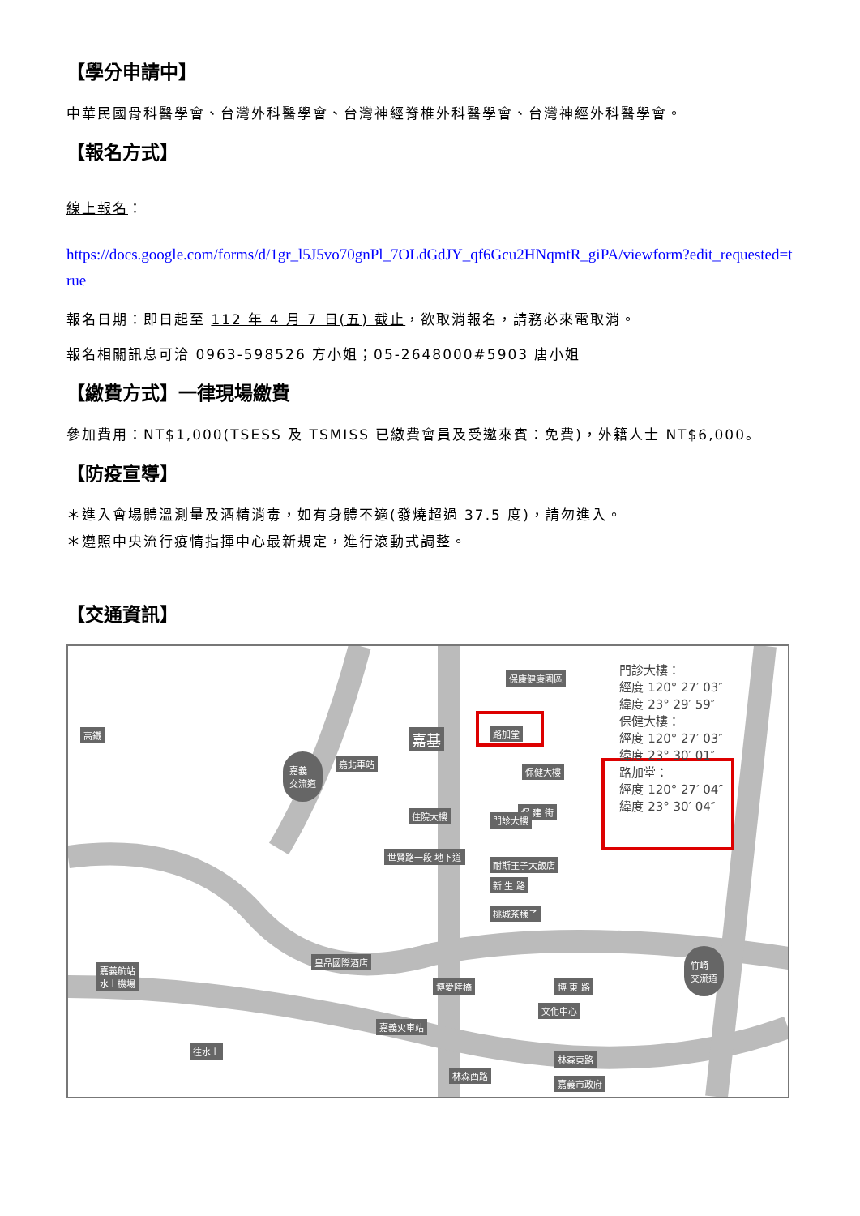【學分申請中】
中華民國骨科醫學會、台灣外科醫學會、台灣神經脊椎外科醫學會、台灣神經外科醫學會。
【報名方式】
線上報名：
https://docs.google.com/forms/d/1gr_l5J5vo70gnPl_7OLdGdJY_qf6Gcu2HNqmtR_giPA/viewform?edit_requested=true
報名日期：即日起至 112 年 4 月 7 日(五) 截止，欲取消報名，請務必來電取消。
報名相關訊息可洽 0963-598526 方小姐；05-2648000#5903 唐小姐
【繳費方式】一律現場繳費
參加費用：NT$1,000(TSESS 及 TSMISS 已繳費會員及受邀來賓：免費)，外籍人士 NT$6,000。
【防疫宣導】
＊進入會場體溫測量及酒精消毒，如有身體不適(發燒超過 37.5 度)，請勿進入。
＊遵照中央流行疫情指揮中心最新規定，進行滾動式調整。
【交通資訊】
高鐵
嘉義
交流道
嘉北車站
保康健康園區
路加堂
嘉基
保健大樓
保 建 街
門診大樓
住院大樓
世賢路一段 地下道
耐斯王子大飯店
新 生 路
桃城茶樣子
皇品國際酒店
博愛陸橋 博 東 路
文化中心
嘉義火車站
林森東路
林森西路
嘉義市政府
嘉義航站
水上機場
竹崎
交流道
往水上
門診大樓：
經度 120° 27′ 03″
緯度 23° 29′ 59″
保健大樓：
經度 120° 27′ 03″
緯度 23° 30′ 01″
路加堂：
經度 120° 27′ 04″
緯度 23° 30′ 04″